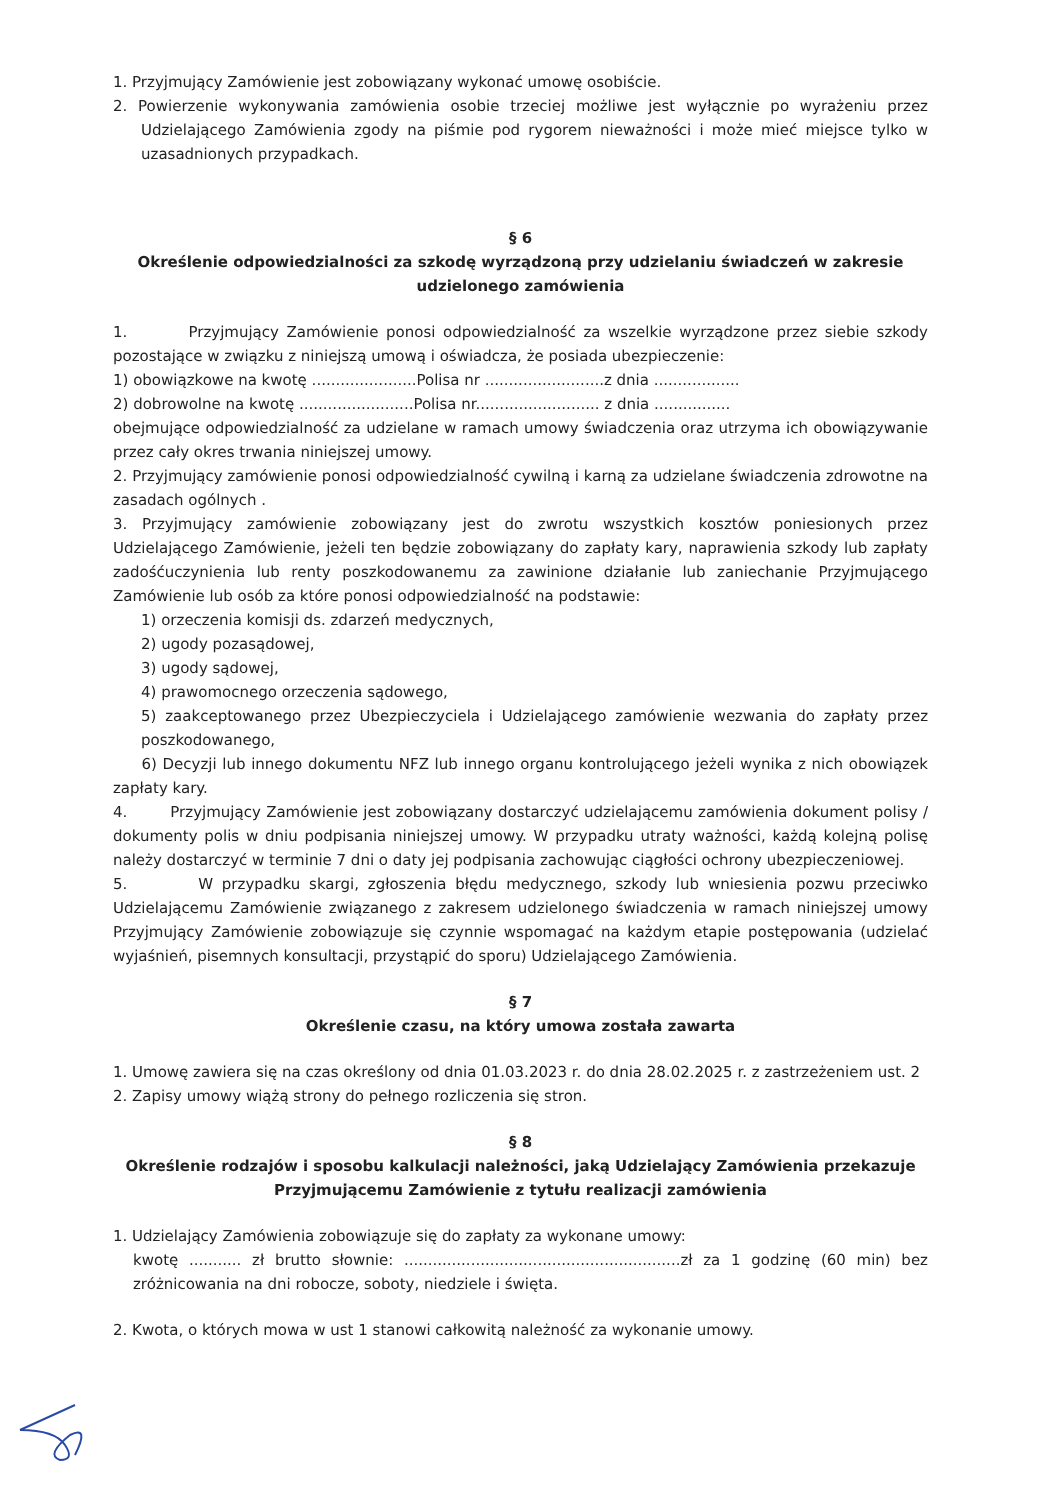1. Przyjmujący Zamówienie jest zobowiązany wykonać umowę osobiście.
2. Powierzenie wykonywania zamówienia osobie trzeciej możliwe jest wyłącznie po wyrażeniu przez Udzielającego Zamówienia zgody na piśmie pod rygorem nieważności i może mieć miejsce tylko w uzasadnionych przypadkach.
§ 6
Określenie odpowiedzialności za szkodę wyrządzoną przy udzielaniu świadczeń w zakresie udzielonego zamówienia
1. Przyjmujący Zamówienie ponosi odpowiedzialność za wszelkie wyrządzone przez siebie szkody pozostające w związku z niniejszą umową i oświadcza, że posiada ubezpieczenie:
1) obowiązkowe na kwotę ......................Polisa nr .........................z dnia ..................
2) dobrowolne na kwotę ........................Polisa nr.......................... z dnia ................
obejmujące odpowiedzialność za udzielane w ramach umowy świadczenia oraz utrzyma ich obowiązywanie przez cały okres trwania niniejszej umowy.
2. Przyjmujący zamówienie ponosi odpowiedzialność cywilną i karną za udzielane świadczenia zdrowotne na zasadach ogólnych .
3. Przyjmujący zamówienie zobowiązany jest do zwrotu wszystkich kosztów poniesionych przez Udzielającego Zamówienie, jeżeli ten będzie zobowiązany do zapłaty kary, naprawienia szkody lub zapłaty zadośćuczynienia lub renty poszkodowanemu za zawinione działanie lub zaniechanie Przyjmującego Zamówienie lub osób za które ponosi odpowiedzialność na podstawie:
1) orzeczenia komisji ds. zdarzeń medycznych,
2) ugody pozasądowej,
3) ugody sądowej,
4) prawomocnego orzeczenia sądowego,
5) zaakceptowanego przez Ubezpieczyciela i Udzielającego zamówienie wezwania do zapłaty przez poszkodowanego,
6) Decyzji lub innego dokumentu NFZ lub innego organu kontrolującego jeżeli wynika z nich obowiązek zapłaty kary.
4. Przyjmujący Zamówienie jest zobowiązany dostarczyć udzielającemu zamówienia dokument polisy / dokumenty polis w dniu podpisania niniejszej umowy. W przypadku utraty ważności, każdą kolejną polisę należy dostarczyć w terminie 7 dni o daty jej podpisania zachowując ciągłości ochrony ubezpieczeniowej.
5. W przypadku skargi, zgłoszenia błędu medycznego, szkody lub wniesienia pozwu przeciwko Udzielającemu Zamówienie związanego z zakresem udzielonego świadczenia w ramach niniejszej umowy Przyjmujący Zamówienie zobowiązuje się czynnie wspomagać na każdym etapie postępowania (udzielać wyjaśnień, pisemnych konsultacji, przystąpić do sporu) Udzielającego Zamówienia.
§ 7
Określenie czasu, na który umowa została zawarta
1. Umowę zawiera się na czas określony od dnia 01.03.2023 r. do dnia 28.02.2025 r. z zastrzeżeniem ust. 2
2. Zapisy umowy wiążą strony do pełnego rozliczenia się stron.
§ 8
Określenie rodzajów i sposobu kalkulacji należności, jaką Udzielający Zamówienia przekazuje Przyjmującemu Zamówienie z tytułu realizacji zamówienia
1. Udzielający Zamówienia zobowiązuje się do zapłaty za wykonane umowy:
kwotę ........... zł brutto słownie: ..........................................................zł za 1 godzinę (60 min) bez zróżnicowania na dni robocze, soboty, niedziele i święta.
2. Kwota, o których mowa w ust 1 stanowi całkowitą należność za wykonanie umowy.